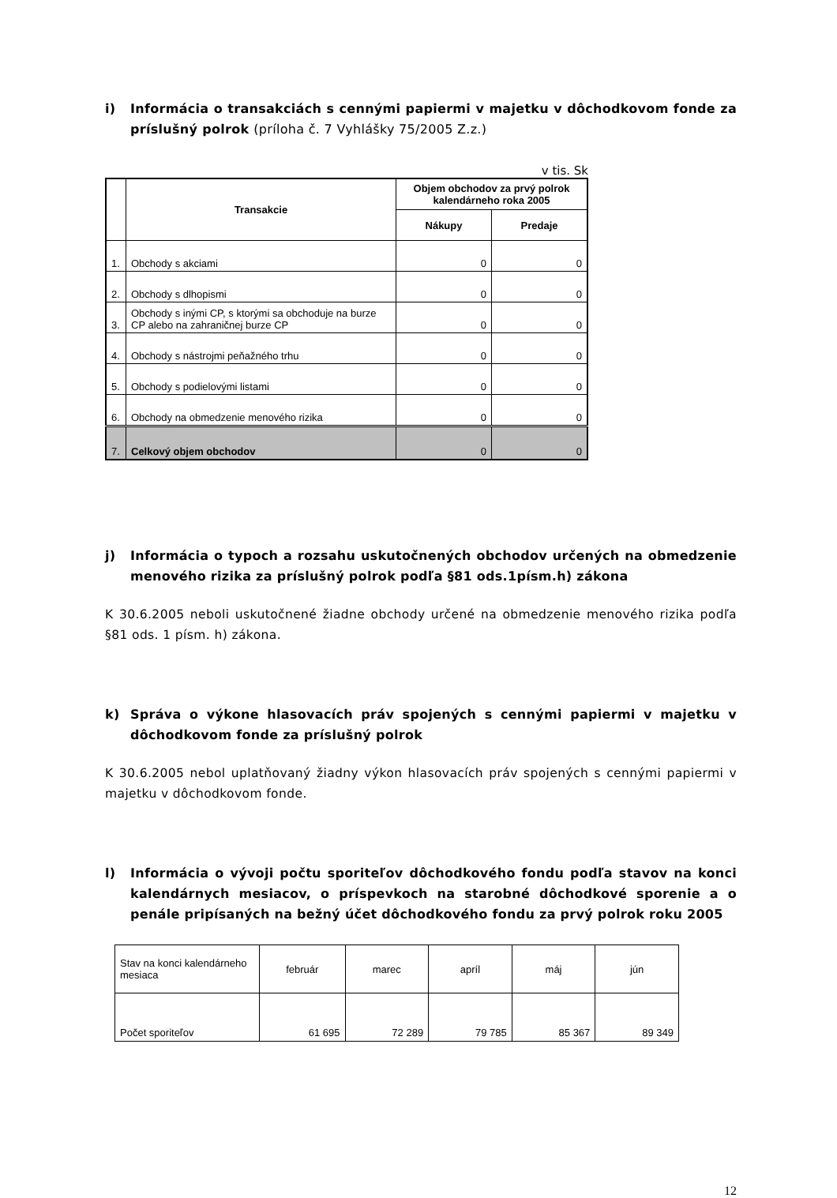i) Informácia o transakciách s cennými papiermi v majetku v dôchodkovom fonde za príslušný polrok (príloha č. 7 Vyhlášky 75/2005 Z.z.)
v tis. Sk
| | Transakcie | Objem obchodov za prvý polrok kalendárneho roka 2005 | |
| --- | --- | --- | --- |
| | | Nákupy | Predaje |
| 1. | Obchody s akciami | 0 | 0 |
| 2. | Obchody s dlhopismi | 0 | 0 |
| 3. | Obchody s inými CP, s ktorými sa obchoduje na burze CP alebo na zahraničnej burze CP | 0 | 0 |
| 4. | Obchody s nástrojmi peňažného trhu | 0 | 0 |
| 5. | Obchody s podielovými listami | 0 | 0 |
| 6. | Obchody na obmedzenie menového rizika | 0 | 0 |
| 7. | Celkový objem obchodov | 0 | 0 |
j) Informácia o typoch a rozsahu uskutočnených obchodov určených na obmedzenie menového rizika za príslušný polrok podľa §81 ods.1písm.h) zákona
K 30.6.2005 neboli uskutočnené žiadne obchody určené na obmedzenie menového rizika podľa §81 ods. 1 písm. h) zákona.
k) Správa o výkone hlasovacích práv spojených s cennými papiermi v majetku v dôchodkovom fonde za príslušný polrok
K 30.6.2005 nebol uplatňovaný žiadny výkon hlasovacích práv spojených s cennými papiermi v majetku v dôchodkovom fonde.
l) Informácia o vývoji počtu sporiteľov dôchodkového fondu podľa stavov na konci kalendárnych mesiacov, o príspevkoch na starobné dôchodkové sporenie a o penále pripísaných na bežný účet dôchodkového fondu za prvý polrok roku 2005
| Stav na konci kalendárneho mesiaca | február | marec | apríl | máj | jún |
| Počet sporiteľov | 61 695 | 72 289 | 79 785 | 85 367 | 89 349 |
12